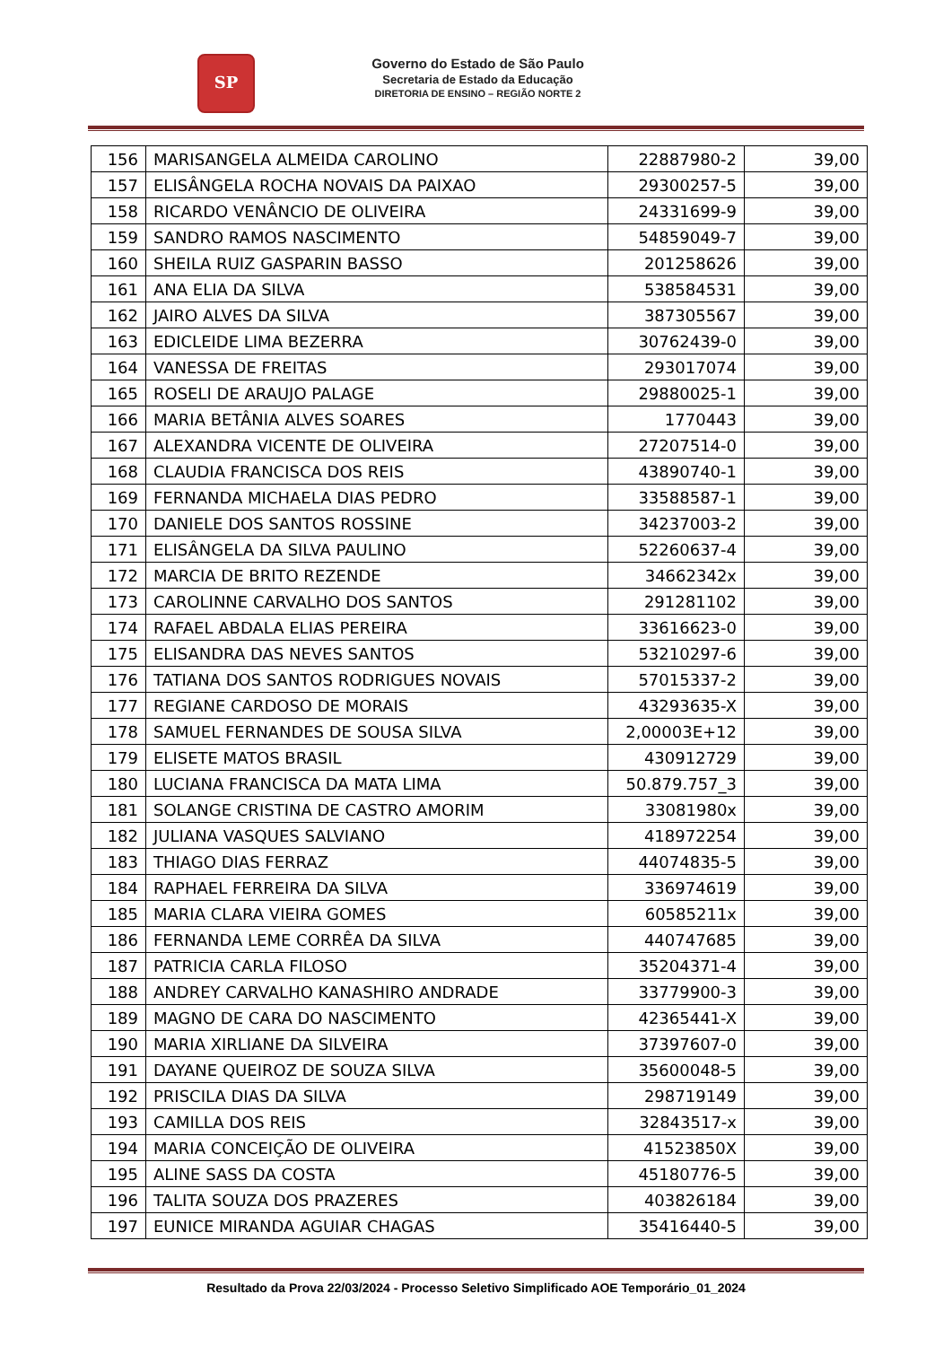SP
Governo do Estado de São Paulo
Secretaria de Estado da Educação
DIRETORIA DE ENSINO – REGIÃO NORTE 2
| 156 | MARISANGELA ALMEIDA CAROLINO | 22887980-2 | 39,00 |
| 157 | ELISÂNGELA ROCHA NOVAIS DA PAIXAO | 29300257-5 | 39,00 |
| 158 | RICARDO VENÂNCIO DE OLIVEIRA | 24331699-9 | 39,00 |
| 159 | SANDRO RAMOS NASCIMENTO | 54859049-7 | 39,00 |
| 160 | SHEILA RUIZ GASPARIN BASSO | 201258626 | 39,00 |
| 161 | ANA ELIA DA SILVA | 538584531 | 39,00 |
| 162 | JAIRO ALVES DA SILVA | 387305567 | 39,00 |
| 163 | EDICLEIDE LIMA BEZERRA | 30762439-0 | 39,00 |
| 164 | VANESSA DE FREITAS | 293017074 | 39,00 |
| 165 | ROSELI DE ARAUJO PALAGE | 29880025-1 | 39,00 |
| 166 | MARIA BETÂNIA ALVES SOARES | 1770443 | 39,00 |
| 167 | ALEXANDRA VICENTE DE OLIVEIRA | 27207514-0 | 39,00 |
| 168 | CLAUDIA FRANCISCA DOS REIS | 43890740-1 | 39,00 |
| 169 | FERNANDA MICHAELA DIAS PEDRO | 33588587-1 | 39,00 |
| 170 | DANIELE DOS SANTOS ROSSINE | 34237003-2 | 39,00 |
| 171 | ELISÂNGELA DA SILVA PAULINO | 52260637-4 | 39,00 |
| 172 | MARCIA DE BRITO REZENDE | 34662342x | 39,00 |
| 173 | CAROLINNE CARVALHO DOS SANTOS | 291281102 | 39,00 |
| 174 | RAFAEL ABDALA ELIAS PEREIRA | 33616623-0 | 39,00 |
| 175 | ELISANDRA DAS NEVES SANTOS | 53210297-6 | 39,00 |
| 176 | TATIANA DOS SANTOS RODRIGUES NOVAIS | 57015337-2 | 39,00 |
| 177 | REGIANE CARDOSO DE MORAIS | 43293635-X | 39,00 |
| 178 | SAMUEL FERNANDES DE SOUSA SILVA | 2,00003E+12 | 39,00 |
| 179 | ELISETE MATOS BRASIL | 430912729 | 39,00 |
| 180 | LUCIANA FRANCISCA DA MATA LIMA | 50.879.757_3 | 39,00 |
| 181 | SOLANGE CRISTINA DE CASTRO AMORIM | 33081980x | 39,00 |
| 182 | JULIANA VASQUES SALVIANO | 418972254 | 39,00 |
| 183 | THIAGO DIAS FERRAZ | 44074835-5 | 39,00 |
| 184 | RAPHAEL FERREIRA DA SILVA | 336974619 | 39,00 |
| 185 | MARIA CLARA VIEIRA GOMES | 60585211x | 39,00 |
| 186 | FERNANDA LEME CORRÊA DA SILVA | 440747685 | 39,00 |
| 187 | PATRICIA CARLA FILOSO | 35204371-4 | 39,00 |
| 188 | ANDREY CARVALHO KANASHIRO ANDRADE | 33779900-3 | 39,00 |
| 189 | MAGNO DE CARA DO NASCIMENTO | 42365441-X | 39,00 |
| 190 | MARIA XIRLIANE DA SILVEIRA | 37397607-0 | 39,00 |
| 191 | DAYANE QUEIROZ DE SOUZA SILVA | 35600048-5 | 39,00 |
| 192 | PRISCILA DIAS DA SILVA | 298719149 | 39,00 |
| 193 | CAMILLA DOS REIS | 32843517-x | 39,00 |
| 194 | MARIA CONCEIÇÃO DE OLIVEIRA | 41523850X | 39,00 |
| 195 | ALINE SASS DA COSTA | 45180776-5 | 39,00 |
| 196 | TALITA SOUZA DOS PRAZERES | 403826184 | 39,00 |
| 197 | EUNICE MIRANDA AGUIAR CHAGAS | 35416440-5 | 39,00 |
Resultado da Prova 22/03/2024 - Processo Seletivo Simplificado AOE Temporário_01_2024